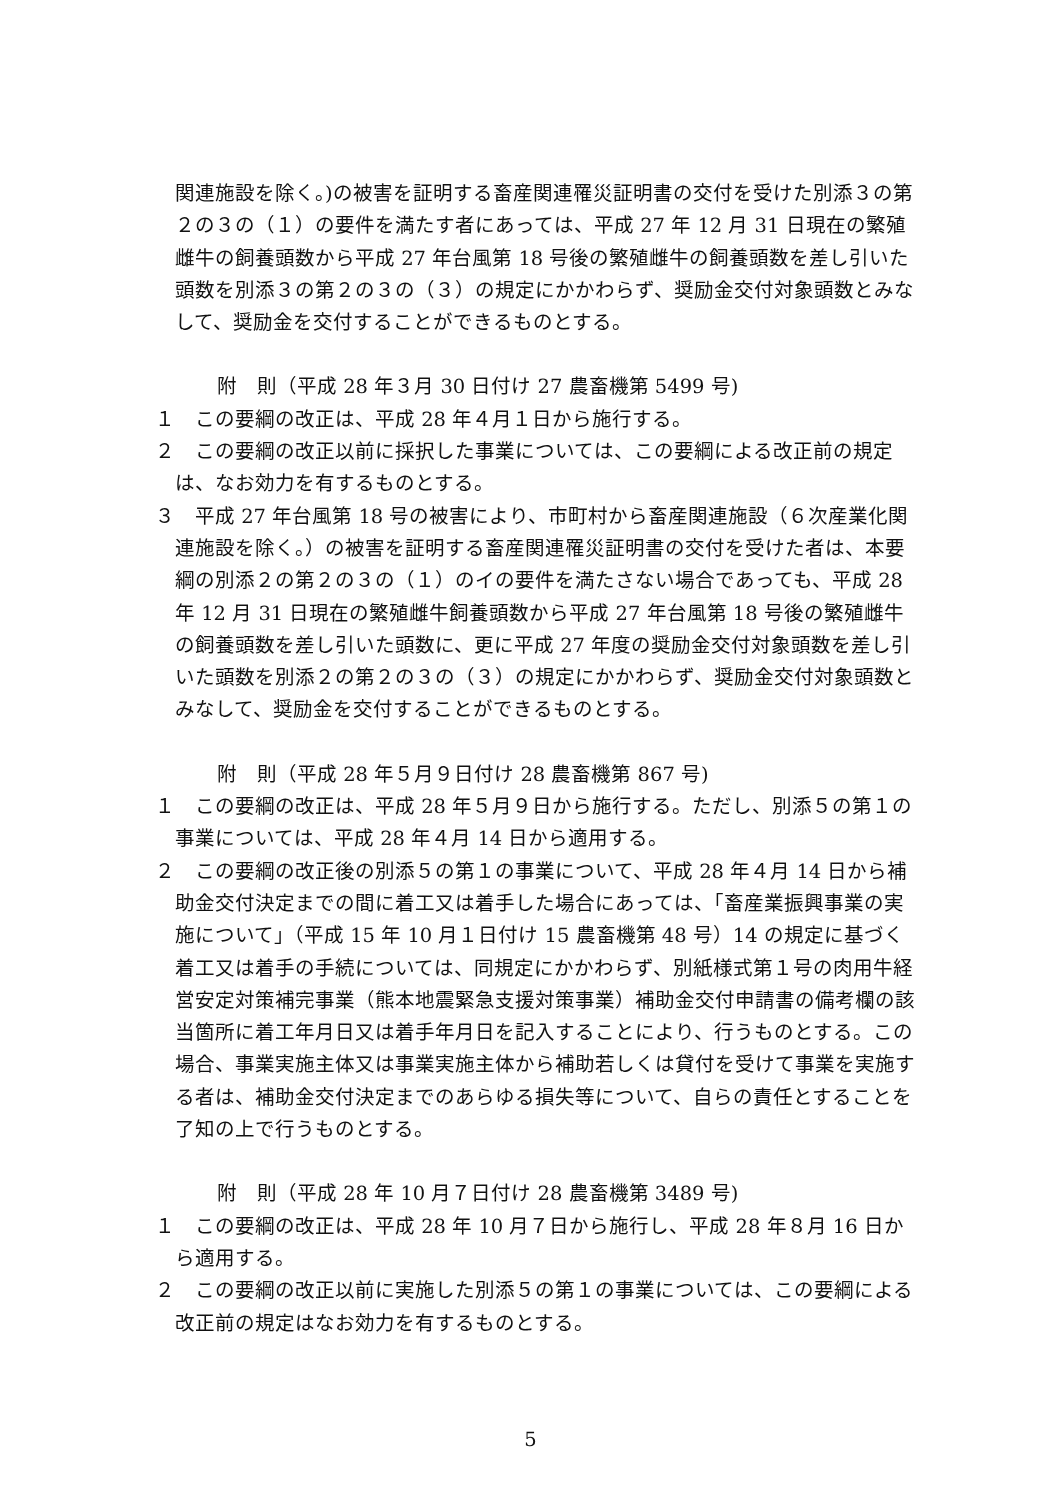関連施設を除く。)の被害を証明する畜産関連罹災証明書の交付を受けた別添３の第２の３の（１）の要件を満たす者にあっては、平成 27 年 12 月 31 日現在の繁殖雌牛の飼養頭数から平成 27 年台風第 18 号後の繁殖雌牛の飼養頭数を差し引いた頭数を別添３の第２の３の（３）の規定にかかわらず、奨励金交付対象頭数とみなして、奨励金を交付することができるものとする。
附　則（平成 28 年３月 30 日付け 27 農畜機第 5499 号)
１　この要綱の改正は、平成 28 年４月１日から施行する。
２　この要綱の改正以前に採択した事業については、この要綱による改正前の規定は、なお効力を有するものとする。
３　平成 27 年台風第 18 号の被害により、市町村から畜産関連施設（６次産業化関連施設を除く。）の被害を証明する畜産関連罹災証明書の交付を受けた者は、本要綱の別添２の第２の３の（１）のイの要件を満たさない場合であっても、平成 28 年 12 月 31 日現在の繁殖雌牛飼養頭数から平成 27 年台風第 18 号後の繁殖雌牛の飼養頭数を差し引いた頭数に、更に平成 27 年度の奨励金交付対象頭数を差し引いた頭数を別添２の第２の３の（３）の規定にかかわらず、奨励金交付対象頭数とみなして、奨励金を交付することができるものとする。
附　則（平成 28 年５月９日付け 28 農畜機第 867 号)
１　この要綱の改正は、平成 28 年５月９日から施行する。ただし、別添５の第１の事業については、平成 28 年４月 14 日から適用する。
２　この要綱の改正後の別添５の第１の事業について、平成 28 年４月 14 日から補助金交付決定までの間に着工又は着手した場合にあっては、「畜産業振興事業の実施について」（平成 15 年 10 月１日付け 15 農畜機第 48 号）14 の規定に基づく着工又は着手の手続については、同規定にかかわらず、別紙様式第１号の肉用牛経営安定対策補完事業（熊本地震緊急支援対策事業）補助金交付申請書の備考欄の該当箇所に着工年月日又は着手年月日を記入することにより、行うものとする。この場合、事業実施主体又は事業実施主体から補助若しくは貸付を受けて事業を実施する者は、補助金交付決定までのあらゆる損失等について、自らの責任とすることを了知の上で行うものとする。
附　則（平成 28 年 10 月７日付け 28 農畜機第 3489 号)
１　この要綱の改正は、平成 28 年 10 月７日から施行し、平成 28 年８月 16 日から適用する。
２　この要綱の改正以前に実施した別添５の第１の事業については、この要綱による改正前の規定はなお効力を有するものとする。
5